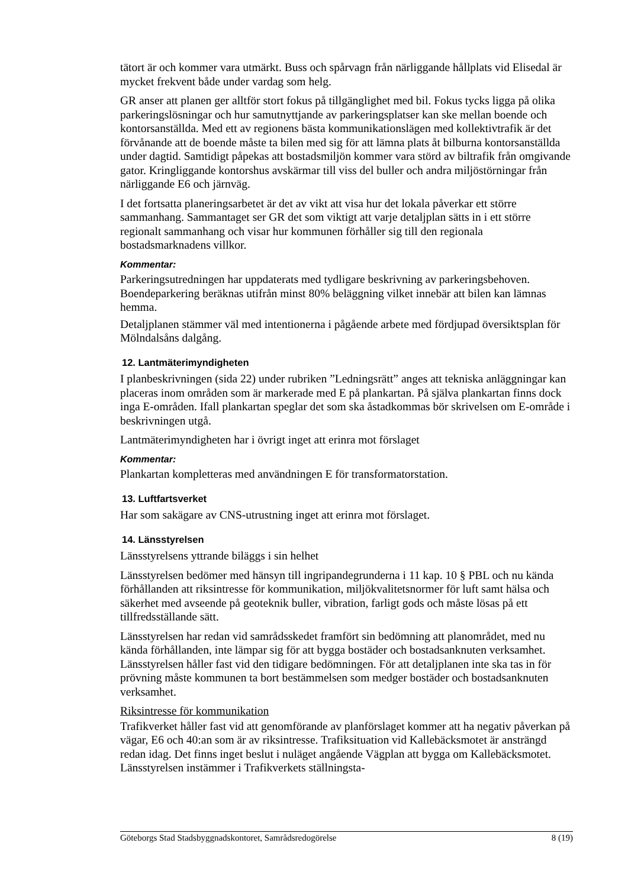tätort är och kommer vara utmärkt. Buss och spårvagn från närliggande hållplats vid Elisedal är mycket frekvent både under vardag som helg.
GR anser att planen ger alltför stort fokus på tillgänglighet med bil. Fokus tycks ligga på olika parkeringslösningar och hur samutnyttjande av parkeringsplatser kan ske mellan boende och kontorsanställda. Med ett av regionens bästa kommunikationslägen med kollektivtrafik är det förvånande att de boende måste ta bilen med sig för att lämna plats åt bilburna kontorsanställda under dagtid. Samtidigt påpekas att bostadsmiljön kommer vara störd av biltrafik från omgivande gator. Kringliggande kontorshus avskärmar till viss del buller och andra miljöstörningar från närliggande E6 och järnväg.
I det fortsatta planeringsarbetet är det av vikt att visa hur det lokala påverkar ett större sammanhang. Sammantaget ser GR det som viktigt att varje detaljplan sätts in i ett större regionalt sammanhang och visar hur kommunen förhåller sig till den regionala bostadsmarknadens villkor.
Kommentar:
Parkeringsutredningen har uppdaterats med tydligare beskrivning av parkeringsbehoven. Boendeparkering beräknas utifrån minst 80% beläggning vilket innebär att bilen kan lämnas hemma.
Detaljplanen stämmer väl med intentionerna i pågående arbete med fördjupad översiktsplan för Mölndalsåns dalgång.
12. Lantmäterimyndigheten
I planbeskrivningen (sida 22) under rubriken ”Ledningsrätt” anges att tekniska anläggningar kan placeras inom områden som är markerade med E på plankartan. På själva plankartan finns dock inga E-områden. Ifall plankartan speglar det som ska åstadkommas bör skrivelsen om E-område i beskrivningen utgå.
Lantmäterimyndigheten har i övrigt inget att erinra mot förslaget
Kommentar:
Plankartan kompletteras med användningen E för transformatorstation.
13. Luftfartsverket
Har som sakägare av CNS-utrustning inget att erinra mot förslaget.
14. Länsstyrelsen
Länsstyrelsens yttrande biläggs i sin helhet
Länsstyrelsen bedömer med hänsyn till ingripandegrunderna i 11 kap. 10 § PBL och nu kända förhållanden att riksintresse för kommunikation, miljökvalitetsnormer för luft samt hälsa och säkerhet med avseende på geoteknik buller, vibration, farligt gods och måste lösas på ett tillfredsställande sätt.
Länsstyrelsen har redan vid samrådsskedet framfört sin bedömning att planområdet, med nu kända förhållanden, inte lämpar sig för att bygga bostäder och bostadsanknuten verksamhet. Länsstyrelsen håller fast vid den tidigare bedömningen. För att detaljplanen inte ska tas in för prövning måste kommunen ta bort bestämmelsen som medger bostäder och bostadsanknuten verksamhet.
Riksintresse för kommunikation
Trafikverket håller fast vid att genomförande av planförslaget kommer att ha negativ påverkan på vägar, E6 och 40:an som är av riksintresse. Trafiksituation vid Kallebäcksmotet är ansträngd redan idag. Det finns inget beslut i nuläget angående Vägplan att bygga om Kallebäcksmotet. Länsstyrelsen instämmer i Trafikverkets ställningsta-
Göteborgs Stad Stadsbyggnadskontoret, Samrådsredogörelse 8 (19)